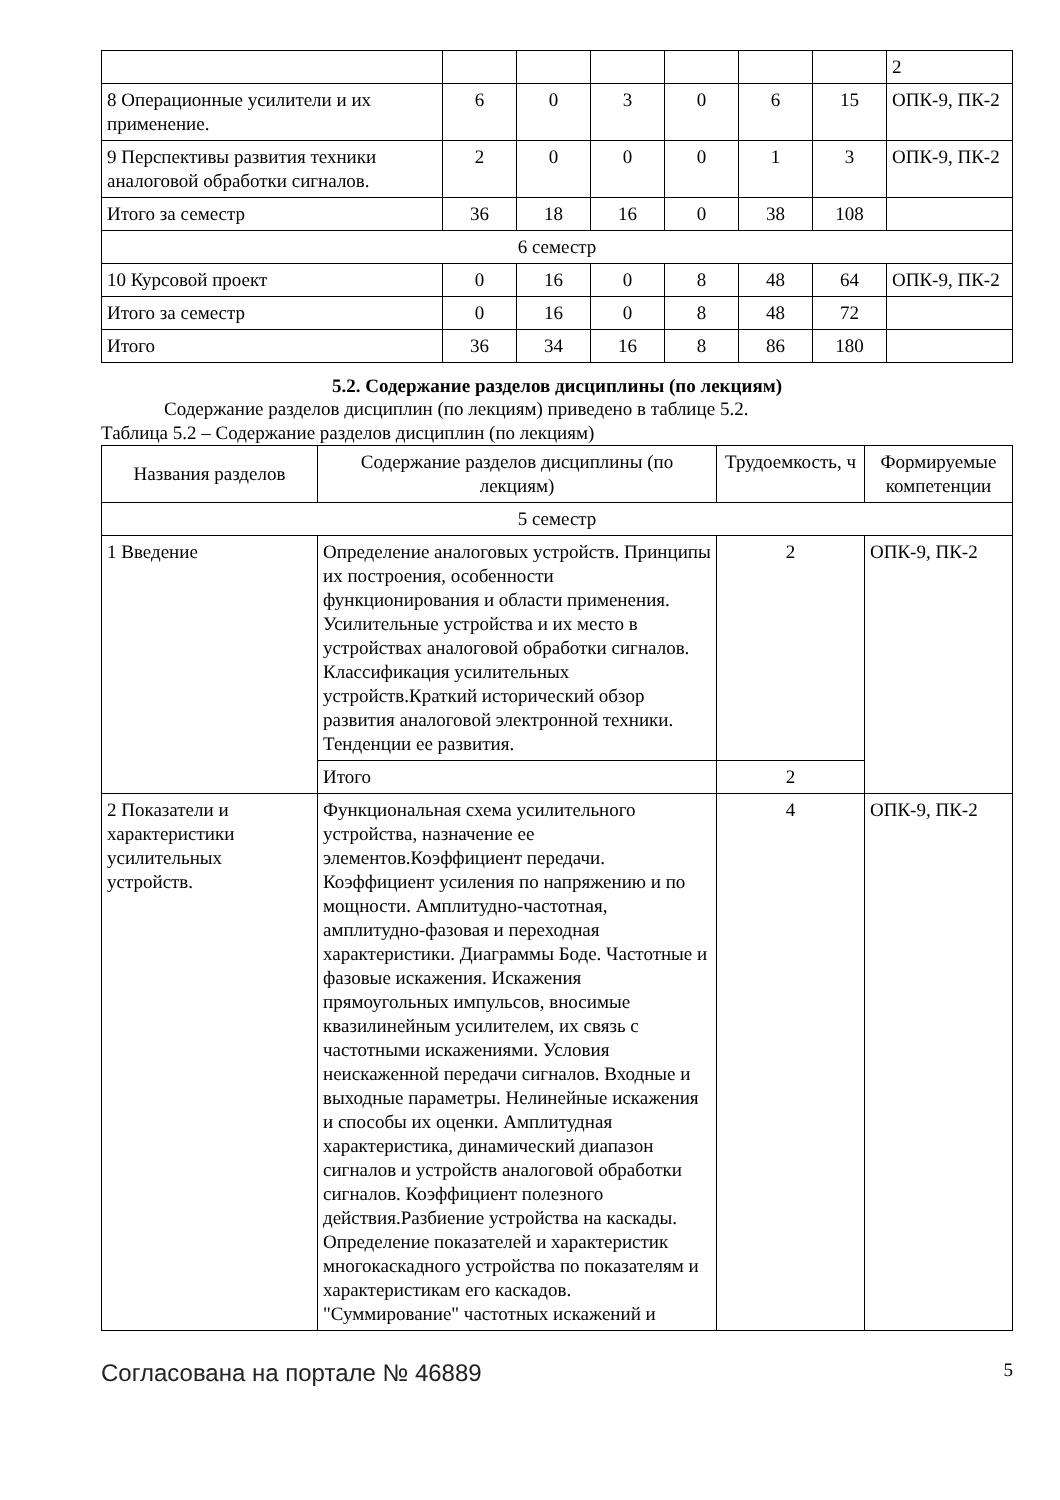| | | | | | | | 2 |
| 8 Операционные усилители и их применение. | 6 | 0 | 3 | 0 | 6 | 15 | ОПК-9, ПК-2 |
| 9 Перспективы развития техники аналоговой обработки сигналов. | 2 | 0 | 0 | 0 | 1 | 3 | ОПК-9, ПК-2 |
| Итого за семестр | 36 | 18 | 16 | 0 | 38 | 108 | |
| 6 семестр | | | | | | | |
| 10 Курсовой проект | 0 | 16 | 0 | 8 | 48 | 64 | ОПК-9, ПК-2 |
| Итого за семестр | 0 | 16 | 0 | 8 | 48 | 72 | |
| Итого | 36 | 34 | 16 | 8 | 86 | 180 | |
5.2. Содержание разделов дисциплины (по лекциям)
Содержание разделов дисциплин (по лекциям) приведено в таблице 5.2.
Таблица 5.2 – Содержание разделов дисциплин (по лекциям)
| Названия разделов | Содержание разделов дисциплины (по лекциям) | Трудоемкость, ч | Формируемые компетенции |
| --- | --- | --- | --- |
| 5 семестр | | | |
| 1 Введение | Определение аналоговых устройств. Принципы их построения, особенности функционирования и области применения. Усилительные устройства и их место в устройствах аналоговой обработки сигналов. Классификация усилительных устройств.Краткий исторический обзор развития аналоговой электронной техники. Тенденции ее развития. | 2 | ОПК-9, ПК-2 |
| | Итого | 2 | |
| 2 Показатели и характеристики усилительных устройств. | Функциональная схема усилительного устройства, назначение ее элементов.Коэффициент передачи. Коэффициент усиления по напряжению и по мощности. Амплитудно-частотная, амплитудно-фазовая и переходная характеристики. Диаграммы Боде. Частотные и фазовые искажения. Искажения прямоугольных импульсов, вносимые квазилинейным усилителем, их связь с частотными искажениями. Условия неискаженной передачи сигналов. Входные и выходные параметры. Нелинейные искажения и способы их оценки. Амплитудная характеристика, динамический диапазон сигналов и устройств аналоговой обработки сигналов. Коэффициент полезного действия.Разбиение устройства на каскады. Определение показателей и характеристик многокаскадного устройства по показателям и характеристикам его каскадов. "Суммирование" частотных искажений и | 4 | ОПК-9, ПК-2 |
Согласована на портале № 46889 5